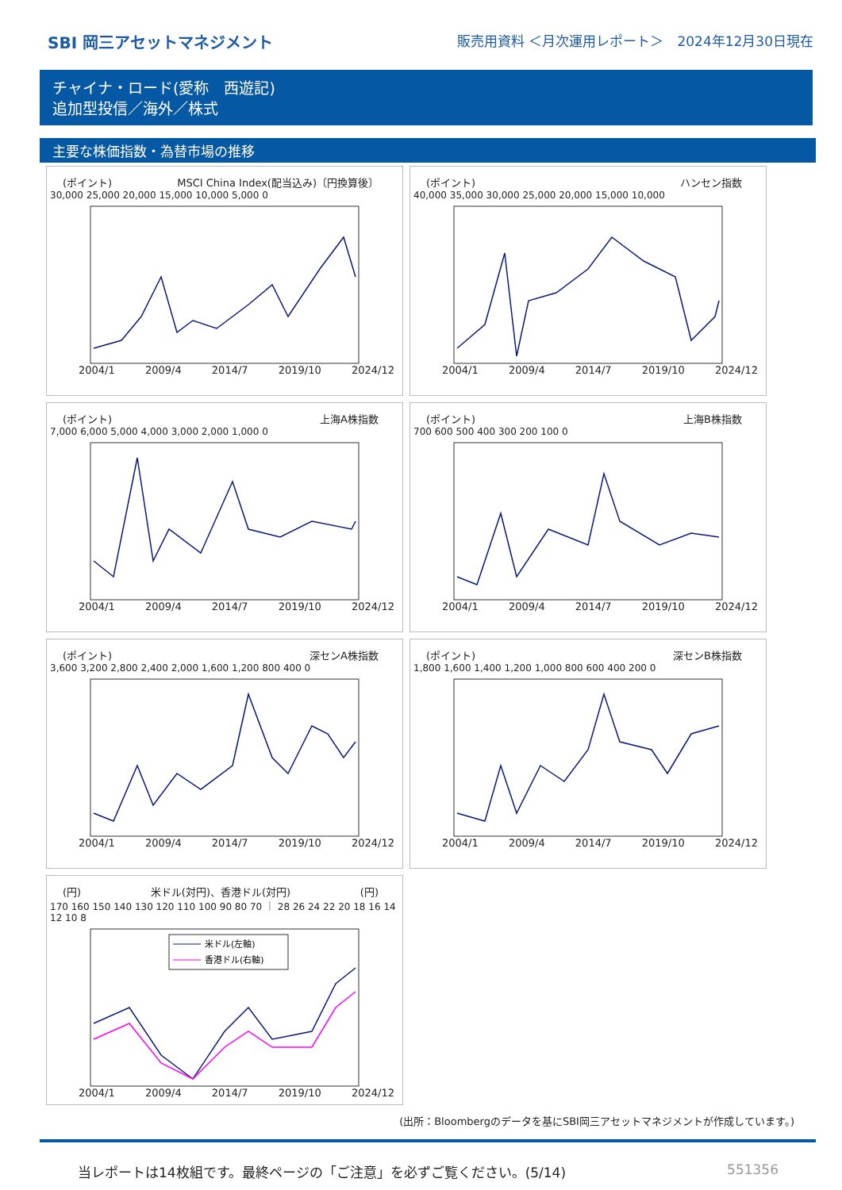SBI 岡三アセットマネジメント 販売用資料 ＜月次運用レポート＞　2024年12月30日現在
チャイナ・ロード(愛称　西遊記)
追加型投信／海外／株式
主要な株価指数・為替市場の推移
(ポイント) MSCI China Index(配当込み)〔円換算後〕
30,000 25,000 20,000 15,000 10,000 5,000 0
2004/1 2009/4 2014/7 2019/10 2024/12
(ポイント) ハンセン指数
40,000 35,000 30,000 25,000 20,000 15,000 10,000
2004/1 2009/4 2014/7 2019/10 2024/12
(ポイント) 上海A株指数
7,000 6,000 5,000 4,000 3,000 2,000 1,000 0
2004/1 2009/4 2014/7 2019/10 2024/12
(ポイント) 上海B株指数
700 600 500 400 300 200 100 0
2004/1 2009/4 2014/7 2019/10 2024/12
(ポイント) 深センA株指数
3,600 3,200 2,800 2,400 2,000 1,600 1,200 800 400 0
2004/1 2009/4 2014/7 2019/10 2024/12
(ポイント) 深センB株指数
1,800 1,600 1,400 1,200 1,000 800 600 400 200 0
2004/1 2009/4 2014/7 2019/10 2024/12
(円) 米ドル(対円)、香港ドル(対円) (円)
170 160 150 140 130 120 110 100 90 80 70 ｜ 28 26 24 22 20 18 16 14 12 10 8
米ドル(左軸)
香港ドル(右軸)
2004/1 2009/4 2014/7 2019/10 2024/12
(出所：Bloombergのデータを基にSBI岡三アセットマネジメントが作成しています。)
当レポートは14枚組です。最終ページの「ご注意」を必ずご覧ください。(5/14) 551356